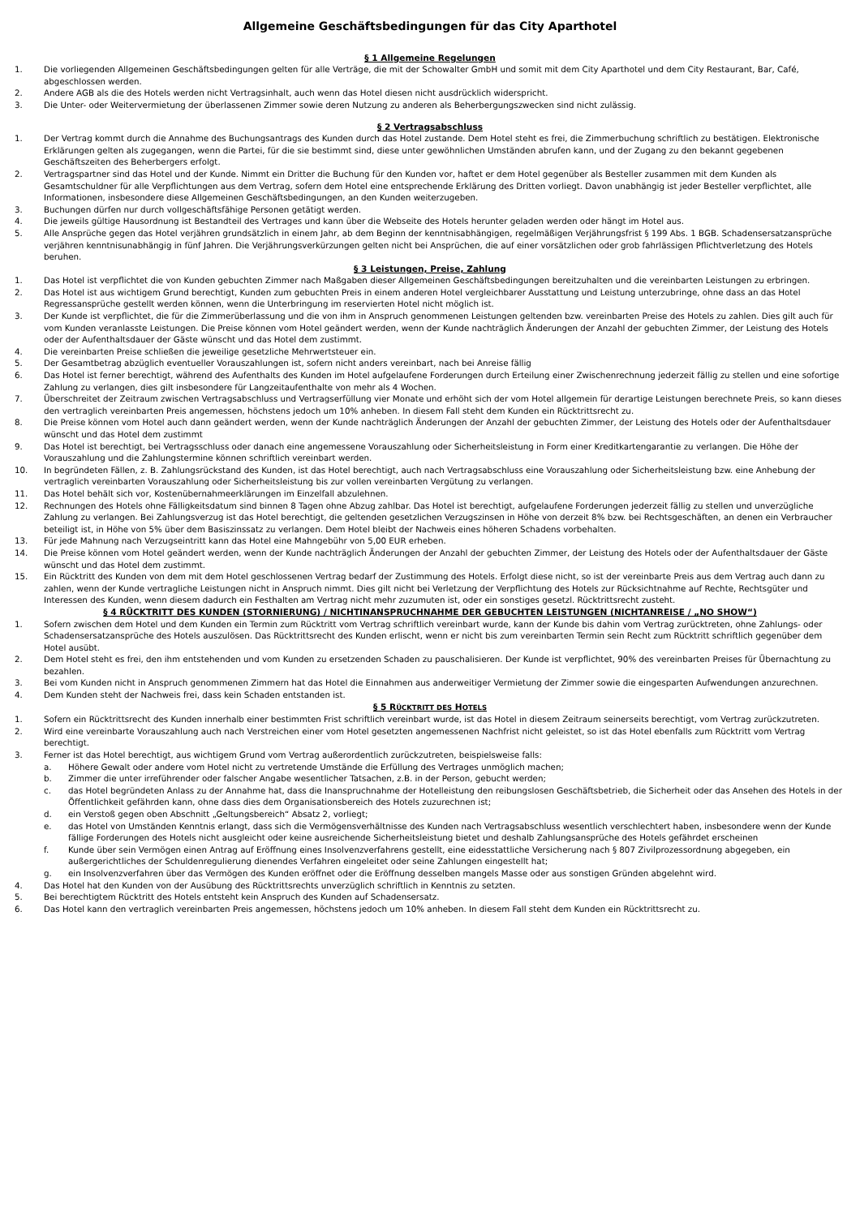Allgemeine Geschäftsbedingungen für das City Aparthotel
§ 1 Allgemeine Regelungen
1. Die vorliegenden Allgemeinen Geschäftsbedingungen gelten für alle Verträge, die mit der Schowalter GmbH und somit mit dem City Aparthotel und dem City Restaurant, Bar, Café, abgeschlossen werden.
2. Andere AGB als die des Hotels werden nicht Vertragsinhalt, auch wenn das Hotel diesen nicht ausdrücklich widerspricht.
3. Die Unter- oder Weitervermietung der überlassenen Zimmer sowie deren Nutzung zu anderen als Beherbergungszwecken sind nicht zulässig.
§ 2 Vertragsabschluss
1. Der Vertrag kommt durch die Annahme des Buchungsantrags des Kunden durch das Hotel zustande. Dem Hotel steht es frei, die Zimmerbuchung schriftlich zu bestätigen. Elektronische Erklärungen gelten als zugegangen, wenn die Partei, für die sie bestimmt sind, diese unter gewöhnlichen Umständen abrufen kann, und der Zugang zu den bekannt gegebenen Geschäftszeiten des Beherbergers erfolgt.
2. Vertragspartner sind das Hotel und der Kunde. Nimmt ein Dritter die Buchung für den Kunden vor, haftet er dem Hotel gegenüber als Besteller zusammen mit dem Kunden als Gesamtschuldner für alle Verpflichtungen aus dem Vertrag, sofern dem Hotel eine entsprechende Erklärung des Dritten vorliegt. Davon unabhängig ist jeder Besteller verpflichtet, alle Informationen, insbesondere diese Allgemeinen Geschäftsbedingungen, an den Kunden weiterzugeben.
3. Buchungen dürfen nur durch vollgeschäftsfähige Personen getätigt werden.
4. Die jeweils gültige Hausordnung ist Bestandteil des Vertrages und kann über die Webseite des Hotels herunter geladen werden oder hängt im Hotel aus.
5. Alle Ansprüche gegen das Hotel verjähren grundsätzlich in einem Jahr, ab dem Beginn der kenntnisabhängigen, regelmäßigen Verjährungsfrist § 199 Abs. 1 BGB. Schadensersatzansprüche verjähren kenntnisunabhängig in fünf Jahren. Die Verjährungsverkürzungen gelten nicht bei Ansprüchen, die auf einer vorsätzlichen oder grob fahrlässigen Pflichtverletzung des Hotels beruhen.
§ 3 Leistungen, Preise, Zahlung
1. Das Hotel ist verpflichtet die von Kunden gebuchten Zimmer nach Maßgaben dieser Allgemeinen Geschäftsbedingungen bereitzuhalten und die vereinbarten Leistungen zu erbringen.
2. Das Hotel ist aus wichtigem Grund berechtigt, Kunden zum gebuchten Preis in einem anderen Hotel vergleichbarer Ausstattung und Leistung unterzubringe, ohne dass an das Hotel Regressansprüche gestellt werden können, wenn die Unterbringung im reservierten Hotel nicht möglich ist.
3. Der Kunde ist verpflichtet, die für die Zimmerüberlassung und die von ihm in Anspruch genommenen Leistungen geltenden bzw. vereinbarten Preise des Hotels zu zahlen. Dies gilt auch für vom Kunden veranlasste Leistungen. Die Preise können vom Hotel geändert werden, wenn der Kunde nachträglich Änderungen der Anzahl der gebuchten Zimmer, der Leistung des Hotels oder der Aufenthaltsdauer der Gäste wünscht und das Hotel dem zustimmt.
4. Die vereinbarten Preise schließen die jeweilige gesetzliche Mehrwertsteuer ein.
5. Der Gesamtbetrag abzüglich eventueller Vorauszahlungen ist, sofern nicht anders vereinbart, nach bei Anreise fällig
6. Das Hotel ist ferner berechtigt, während des Aufenthalts des Kunden im Hotel aufgelaufene Forderungen durch Erteilung einer Zwischenrechnung jederzeit fällig zu stellen und eine sofortige Zahlung zu verlangen, dies gilt insbesondere für Langzeitaufenthalte von mehr als 4 Wochen.
7. Überschreitet der Zeitraum zwischen Vertragsabschluss und Vertragserfüllung vier Monate und erhöht sich der vom Hotel allgemein für derartige Leistungen berechnete Preis, so kann dieses den vertraglich vereinbarten Preis angemessen, höchstens jedoch um 10% anheben. In diesem Fall steht dem Kunden ein Rücktrittsrecht zu.
8. Die Preise können vom Hotel auch dann geändert werden, wenn der Kunde nachträglich Änderungen der Anzahl der gebuchten Zimmer, der Leistung des Hotels oder der Aufenthaltsdauer wünscht und das Hotel dem zustimmt
9. Das Hotel ist berechtigt, bei Vertragsschluss oder danach eine angemessene Vorauszahlung oder Sicherheitsleistung in Form einer Kreditkartengarantie zu verlangen. Die Höhe der Vorauszahlung und die Zahlungstermine können schriftlich vereinbart werden.
10. In begründeten Fällen, z. B. Zahlungsrückstand des Kunden, ist das Hotel berechtigt, auch nach Vertragsabschluss eine Vorauszahlung oder Sicherheitsleistung bzw. eine Anhebung der vertraglich vereinbarten Vorauszahlung oder Sicherheitsleistung bis zur vollen vereinbarten Vergütung zu verlangen.
11. Das Hotel behält sich vor, Kostenübernahmeerklärungen im Einzelfall abzulehnen.
12. Rechnungen des Hotels ohne Fälligkeitsdatum sind binnen 8 Tagen ohne Abzug zahlbar. Das Hotel ist berechtigt, aufgelaufene Forderungen jederzeit fällig zu stellen und unverzügliche Zahlung zu verlangen. Bei Zahlungsverzug ist das Hotel berechtigt, die geltenden gesetzlichen Verzugszinsen in Höhe von derzeit 8% bzw. bei Rechtsgeschäften, an denen ein Verbraucher beteiligt ist, in Höhe von 5% über dem Basiszinssatz zu verlangen. Dem Hotel bleibt der Nachweis eines höheren Schadens vorbehalten.
13. Für jede Mahnung nach Verzugseintritt kann das Hotel eine Mahngebühr von 5,00 EUR erheben.
14. Die Preise können vom Hotel geändert werden, wenn der Kunde nachträglich Änderungen der Anzahl der gebuchten Zimmer, der Leistung des Hotels oder der Aufenthaltsdauer der Gäste wünscht und das Hotel dem zustimmt.
15. Ein Rücktritt des Kunden von dem mit dem Hotel geschlossenen Vertrag bedarf der Zustimmung des Hotels. Erfolgt diese nicht, so ist der vereinbarte Preis aus dem Vertrag auch dann zu zahlen, wenn der Kunde vertragliche Leistungen nicht in Anspruch nimmt. Dies gilt nicht bei Verletzung der Verpflichtung des Hotels zur Rücksichtnahme auf Rechte, Rechtsgüter und Interessen des Kunden, wenn diesem dadurch ein Festhalten am Vertrag nicht mehr zuzumuten ist, oder ein sonstiges gesetzl. Rücktrittsrecht zusteht.
§ 4 RÜCKTRITT DES KUNDEN (STORNIERUNG) / NICHTINANSPRUCHNAHME DER GEBUCHTEN LEISTUNGEN (NICHTANREISE / „NO SHOW“)
1. Sofern zwischen dem Hotel und dem Kunden ein Termin zum Rücktritt vom Vertrag schriftlich vereinbart wurde, kann der Kunde bis dahin vom Vertrag zurücktreten, ohne Zahlungs- oder Schadensersatzansprüche des Hotels auszulösen. Das Rücktrittsrecht des Kunden erlischt, wenn er nicht bis zum vereinbarten Termin sein Recht zum Rücktritt schriftlich gegenüber dem Hotel ausübt.
2. Dem Hotel steht es frei, den ihm entstehenden und vom Kunden zu ersetzenden Schaden zu pauschalisieren. Der Kunde ist verpflichtet, 90% des vereinbarten Preises für Übernachtung zu bezahlen.
3. Bei vom Kunden nicht in Anspruch genommenen Zimmern hat das Hotel die Einnahmen aus anderweitiger Vermietung der Zimmer sowie die eingesparten Aufwendungen anzurechnen.
4. Dem Kunden steht der Nachweis frei, dass kein Schaden entstanden ist.
§ 5 RÜCKTRITT DES HOTELS
1. Sofern ein Rücktrittsrecht des Kunden innerhalb einer bestimmten Frist schriftlich vereinbart wurde, ist das Hotel in diesem Zeitraum seinerseits berechtigt, vom Vertrag zurückzutreten.
2. Wird eine vereinbarte Vorauszahlung auch nach Verstreichen einer vom Hotel gesetzten angemessenen Nachfrist nicht geleistet, so ist das Hotel ebenfalls zum Rücktritt vom Vertrag berechtigt.
3. Ferner ist das Hotel berechtigt, aus wichtigem Grund vom Vertrag außerordentlich zurückzutreten, beispielsweise falls:
a. Höhere Gewalt oder andere vom Hotel nicht zu vertretende Umstände die Erfüllung des Vertrages unmöglich machen;
b. Zimmer die unter irreführender oder falscher Angabe wesentlicher Tatsachen, z.B. in der Person, gebucht werden;
c. das Hotel begründeten Anlass zu der Annahme hat, dass die Inanspruchnahme der Hotelleistung den reibungslosen Geschäftsbetrieb, die Sicherheit oder das Ansehen des Hotels in der Öffentlichkeit gefährden kann, ohne dass dies dem Organisationsbereich des Hotels zuzurechnen ist;
d. ein Verstoß gegen oben Abschnitt „Geltungsbereich“ Absatz 2, vorliegt;
e. das Hotel von Umständen Kenntnis erlangt, dass sich die Vermögensverhältnisse des Kunden nach Vertragsabschluss wesentlich verschlechtert haben, insbesondere wenn der Kunde fällige Forderungen des Hotels nicht ausgleicht oder keine ausreichende Sicherheitsleistung bietet und deshalb Zahlungsansprüche des Hotels gefährdet erscheinen
f. Kunde über sein Vermögen einen Antrag auf Eröffnung eines Insolvenzverfahrens gestellt, eine eidesstattliche Versicherung nach § 807 Zivilprozessordnung abgegeben, ein außergerichtliches der Schuldenregulierung dienendes Verfahren eingeleitet oder seine Zahlungen eingestellt hat;
g. ein Insolvenzverfahren über das Vermögen des Kunden eröffnet oder die Eröffnung desselben mangels Masse oder aus sonstigen Gründen abgelehnt wird.
4. Das Hotel hat den Kunden von der Ausübung des Rücktrittsrechts unverzüglich schriftlich in Kenntnis zu setzten.
5. Bei berechtigtem Rücktritt des Hotels entsteht kein Anspruch des Kunden auf Schadensersatz.
6. Das Hotel kann den vertraglich vereinbarten Preis angemessen, höchstens jedoch um 10% anheben. In diesem Fall steht dem Kunden ein Rücktrittsrecht zu.